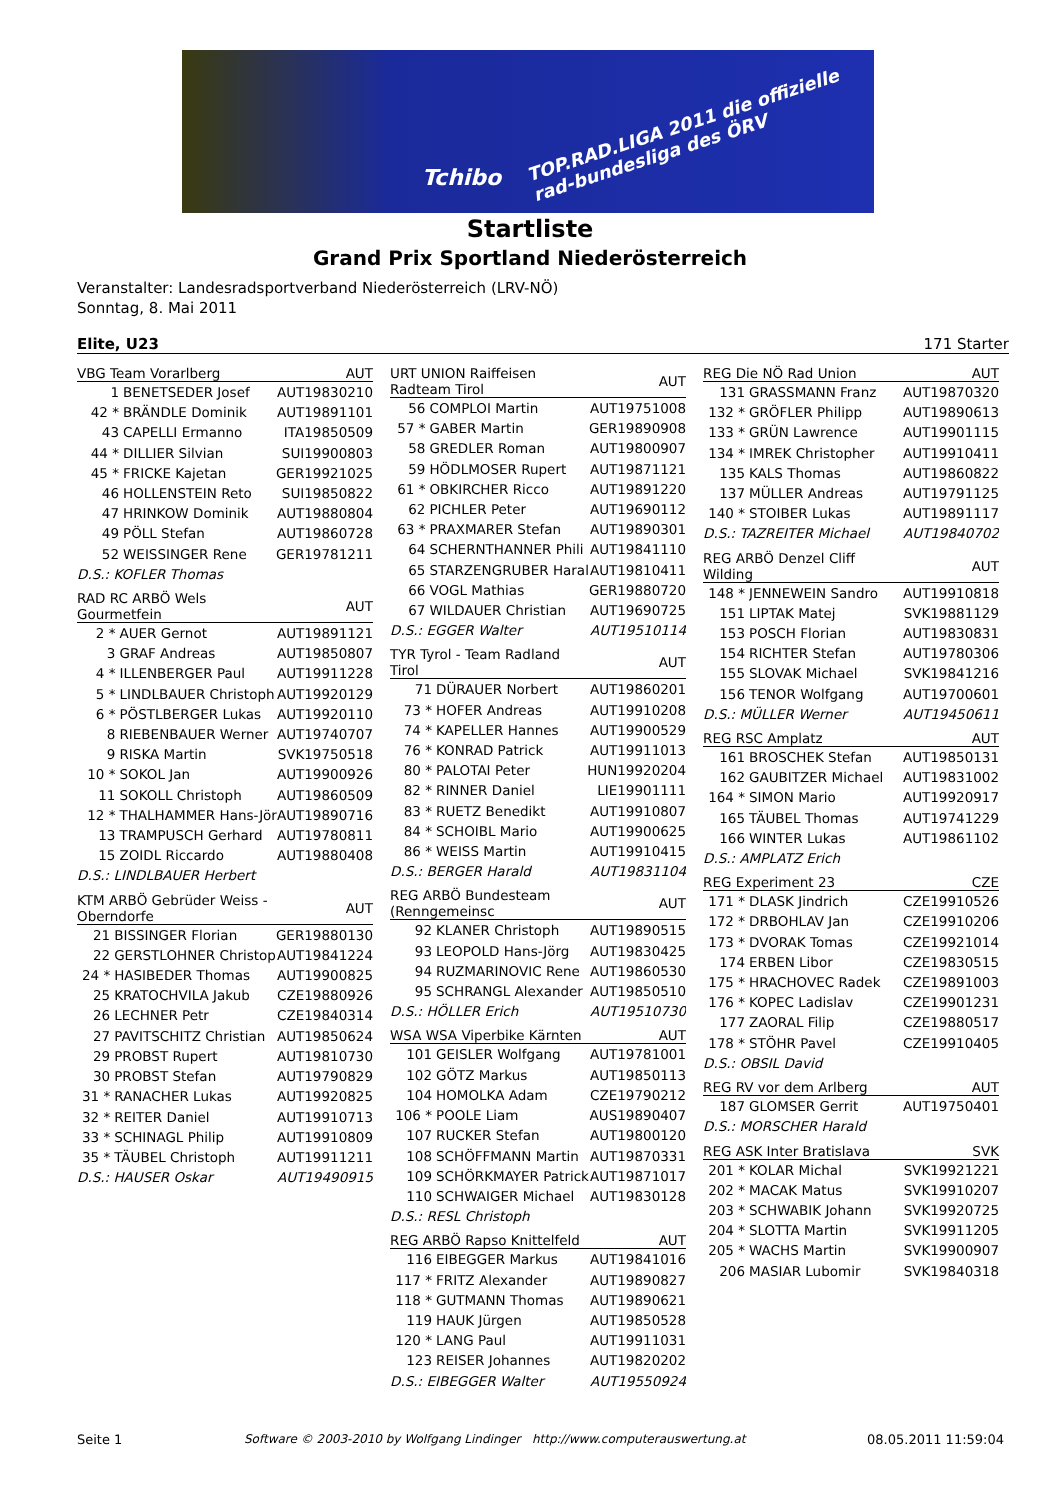TOP.RAD.LIGA 2011 die offizielle rad-bundesliga des ÖRV
Tchibo
Startliste
Grand Prix Sportland Niederösterreich
Veranstalter: Landesradsportverband Niederösterreich (LRV-NÖ)
Sonntag, 8. Mai 2011
Elite, U23 171 Starter
| VBG Team Vorarlberg | | AUT |
| --- | --- | --- |
| 1 | BENETSEDER Josef | AUT19830210 |
| 42 * | BRÄNDLE Dominik | AUT19891101 |
| 43 | CAPELLI Ermanno | ITA19850509 |
| 44 * | DILLIER Silvian | SUI19900803 |
| 45 * | FRICKE Kajetan | GER19921025 |
| 46 | HOLLENSTEIN Reto | SUI19850822 |
| 47 | HRINKOW Dominik | AUT19880804 |
| 49 | PÖLL Stefan | AUT19860728 |
| 52 | WEISSINGER Rene | GER19781211 |
| D.S.: KOFLER Thomas | | |
| RAD RC ARBÖ Wels Gourmetfein | | AUT |
| --- | --- | --- |
| 2 * | AUER Gernot | AUT19891121 |
| 3 | GRAF Andreas | AUT19850807 |
| 4 * | ILLENBERGER Paul | AUT19911228 |
| 5 * | LINDLBAUER Christoph | AUT19920129 |
| 6 * | PÖSTLBERGER Lukas | AUT19920110 |
| 8 | RIEBENBAUER Werner | AUT19740707 |
| 9 | RISKA Martin | SVK19750518 |
| 10 * | SOKOL Jan | AUT19900926 |
| 11 | SOKOLL Christoph | AUT19860509 |
| 12 * | THALHAMMER Hans-Jör | AUT19890716 |
| 13 | TRAMPUSCH Gerhard | AUT19780811 |
| 15 | ZOIDL Riccardo | AUT19880408 |
| D.S.: LINDLBAUER Herbert | | |
| KTM ARBÖ Gebrüder Weiss - Oberndorfe | | AUT |
| --- | --- | --- |
| 21 | BISSINGER Florian | GER19880130 |
| 22 | GERSTLOHNER Christop | AUT19841224 |
| 24 * | HASIBEDER Thomas | AUT19900825 |
| 25 | KRATOCHVILA Jakub | CZE19880926 |
| 26 | LECHNER Petr | CZE19840314 |
| 27 | PAVITSCHITZ Christian | AUT19850624 |
| 29 | PROBST Rupert | AUT19810730 |
| 30 | PROBST Stefan | AUT19790829 |
| 31 * | RANACHER Lukas | AUT19920825 |
| 32 * | REITER Daniel | AUT19910713 |
| 33 * | SCHINAGL Philip | AUT19910809 |
| 35 * | TÄUBEL Christoph | AUT19911211 |
| D.S.: HAUSER Oskar | | AUT19490915 |
| URT UNION Raiffeisen Radteam Tirol | | AUT |
| --- | --- | --- |
| 56 | COMPLOI Martin | AUT19751008 |
| 57 * | GABER Martin | GER19890908 |
| 58 | GREDLER Roman | AUT19800907 |
| 59 | HÖDLMOSER Rupert | AUT19871121 |
| 61 * | OBKIRCHER Ricco | AUT19891220 |
| 62 | PICHLER Peter | AUT19690112 |
| 63 * | PRAXMARER Stefan | AUT19890301 |
| 64 | SCHERNTHANNER Phili | AUT19841110 |
| 65 | STARZENGRUBER Haral | AUT19810411 |
| 66 | VOGL Mathias | GER19880720 |
| 67 | WILDAUER Christian | AUT19690725 |
| D.S.: EGGER Walter | | AUT19510114 |
| TYR Tyrol - Team Radland Tirol | | AUT |
| --- | --- | --- |
| 71 | DÜRAUER Norbert | AUT19860201 |
| 73 * | HOFER Andreas | AUT19910208 |
| 74 * | KAPELLER Hannes | AUT19900529 |
| 76 * | KONRAD Patrick | AUT19911013 |
| 80 * | PALOTAI Peter | HUN19920204 |
| 82 * | RINNER Daniel | LIE19901111 |
| 83 * | RUETZ Benedikt | AUT19910807 |
| 84 * | SCHOIBL Mario | AUT19900625 |
| 86 * | WEISS Martin | AUT19910415 |
| D.S.: BERGER Harald | | AUT19831104 |
| REG ARBÖ Bundesteam (Renngemeinsc | | AUT |
| --- | --- | --- |
| 92 | KLANER Christoph | AUT19890515 |
| 93 | LEOPOLD Hans-Jörg | AUT19830425 |
| 94 | RUZMARINOVIC Rene | AUT19860530 |
| 95 | SCHRANGL Alexander | AUT19850510 |
| D.S.: HÖLLER Erich | | AUT19510730 |
| WSA WSA Viperbike Kärnten | | AUT |
| --- | --- | --- |
| 101 | GEISLER Wolfgang | AUT19781001 |
| 102 | GÖTZ Markus | AUT19850113 |
| 104 | HOMOLKA Adam | CZE19790212 |
| 106 * | POOLE Liam | AUS19890407 |
| 107 | RUCKER Stefan | AUT19800120 |
| 108 | SCHÖFFMANN Martin | AUT19870331 |
| 109 | SCHÖRKMAYER Patrick | AUT19871017 |
| 110 | SCHWAIGER Michael | AUT19830128 |
| D.S.: RESL Christoph | | |
| REG ARBÖ Rapso Knittelfeld | | AUT |
| --- | --- | --- |
| 116 | EIBEGGER Markus | AUT19841016 |
| 117 * | FRITZ Alexander | AUT19890827 |
| 118 * | GUTMANN Thomas | AUT19890621 |
| 119 | HAUK Jürgen | AUT19850528 |
| 120 * | LANG Paul | AUT19911031 |
| 123 | REISER Johannes | AUT19820202 |
| D.S.: EIBEGGER Walter | | AUT19550924 |
| REG Die NÖ Rad Union | | AUT |
| --- | --- | --- |
| 131 | GRASSMANN Franz | AUT19870320 |
| 132 * | GRÖFLER Philipp | AUT19890613 |
| 133 * | GRÜN Lawrence | AUT19901115 |
| 134 * | IMREK Christopher | AUT19910411 |
| 135 | KALS Thomas | AUT19860822 |
| 137 | MÜLLER Andreas | AUT19791125 |
| 140 * | STOIBER Lukas | AUT19891117 |
| D.S.: TAZREITER Michael | | AUT19840702 |
| REG ARBÖ Denzel Cliff Wilding | | AUT |
| --- | --- | --- |
| 148 * | JENNEWEIN Sandro | AUT19910818 |
| 151 | LIPTAK Matej | SVK19881129 |
| 153 | POSCH Florian | AUT19830831 |
| 154 | RICHTER Stefan | AUT19780306 |
| 155 | SLOVAK Michael | SVK19841216 |
| 156 | TENOR Wolfgang | AUT19700601 |
| D.S.: MÜLLER Werner | | AUT19450611 |
| REG RSC Amplatz | | AUT |
| --- | --- | --- |
| 161 | BROSCHEK Stefan | AUT19850131 |
| 162 | GAUBITZER Michael | AUT19831002 |
| 164 * | SIMON Mario | AUT19920917 |
| 165 | TÄUBEL Thomas | AUT19741229 |
| 166 | WINTER Lukas | AUT19861102 |
| D.S.: AMPLATZ Erich | | |
| REG Experiment 23 | | CZE |
| --- | --- | --- |
| 171 * | DLASK Jindrich | CZE19910526 |
| 172 * | DRBOHLAV Jan | CZE19910206 |
| 173 * | DVORAK Tomas | CZE19921014 |
| 174 | ERBEN Libor | CZE19830515 |
| 175 * | HRACHOVEC Radek | CZE19891003 |
| 176 * | KOPEC Ladislav | CZE19901231 |
| 177 | ZAORAL Filip | CZE19880517 |
| 178 * | STÖHR Pavel | CZE19910405 |
| D.S.: OBSIL David | | |
| REG RV vor dem Arlberg | | AUT |
| --- | --- | --- |
| 187 | GLOMSER Gerrit | AUT19750401 |
| D.S.: MORSCHER Harald | | |
| REG ASK Inter Bratislava | | SVK |
| --- | --- | --- |
| 201 * | KOLAR Michal | SVK19921221 |
| 202 * | MACAK Matus | SVK19910207 |
| 203 * | SCHWABIK Johann | SVK19920725 |
| 204 * | SLOTTA Martin | SVK19911205 |
| 205 * | WACHS Martin | SVK19900907 |
| 206 | MASIAR Lubomir | SVK19840318 |
Seite 1 Software © 2003-2010 by Wolfgang Lindinger http://www.computerauswertung.at 08.05.2011 11:59:04